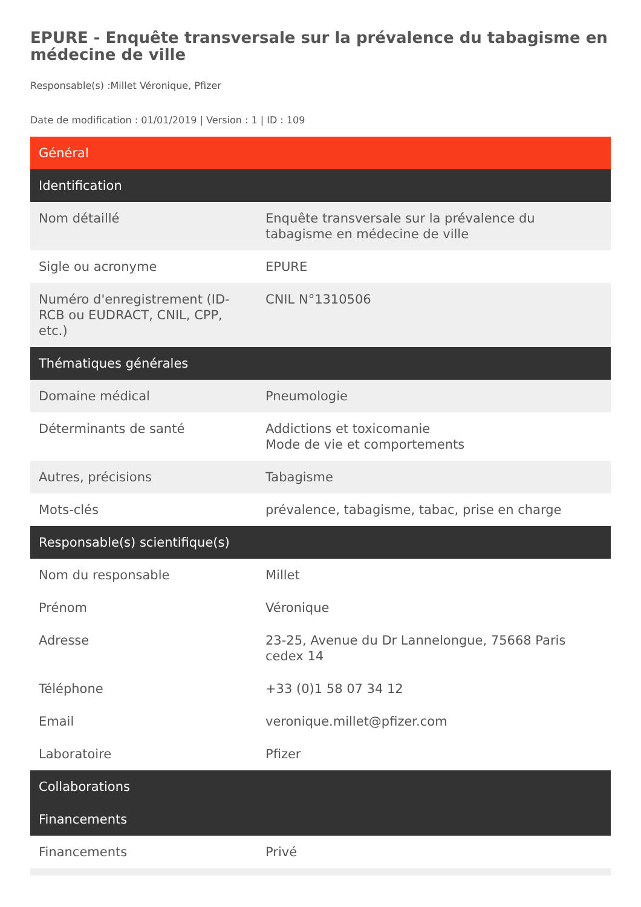EPURE - Enquête transversale sur la prévalence du tabagisme en médecine de ville
Responsable(s) :Millet Véronique, Pfizer
Date de modification : 01/01/2019 | Version : 1 | ID : 109
| Général | |
| --- | --- |
| Identification | |
| Nom détaillé | Enquête transversale sur la prévalence du tabagisme en médecine de ville |
| Sigle ou acronyme | EPURE |
| Numéro d'enregistrement (ID-RCB ou EUDRACT, CNIL, CPP, etc.) | CNIL N°1310506 |
| Thématiques générales | |
| Domaine médical | Pneumologie |
| Déterminants de santé | Addictions et toxicomanie Mode de vie et comportements |
| Autres, précisions | Tabagisme |
| Mots-clés | prévalence, tabagisme, tabac, prise en charge |
| Responsable(s) scientifique(s) | |
| Nom du responsable | Millet |
| Prénom | Véronique |
| Adresse | 23-25, Avenue du Dr Lannelongue, 75668 Paris cedex 14 |
| Téléphone | +33 (0)1 58 07 34 12 |
| Email | veronique.millet@pfizer.com |
| Laboratoire | Pfizer |
| Collaborations | |
| Financements | |
| Financements | Privé |